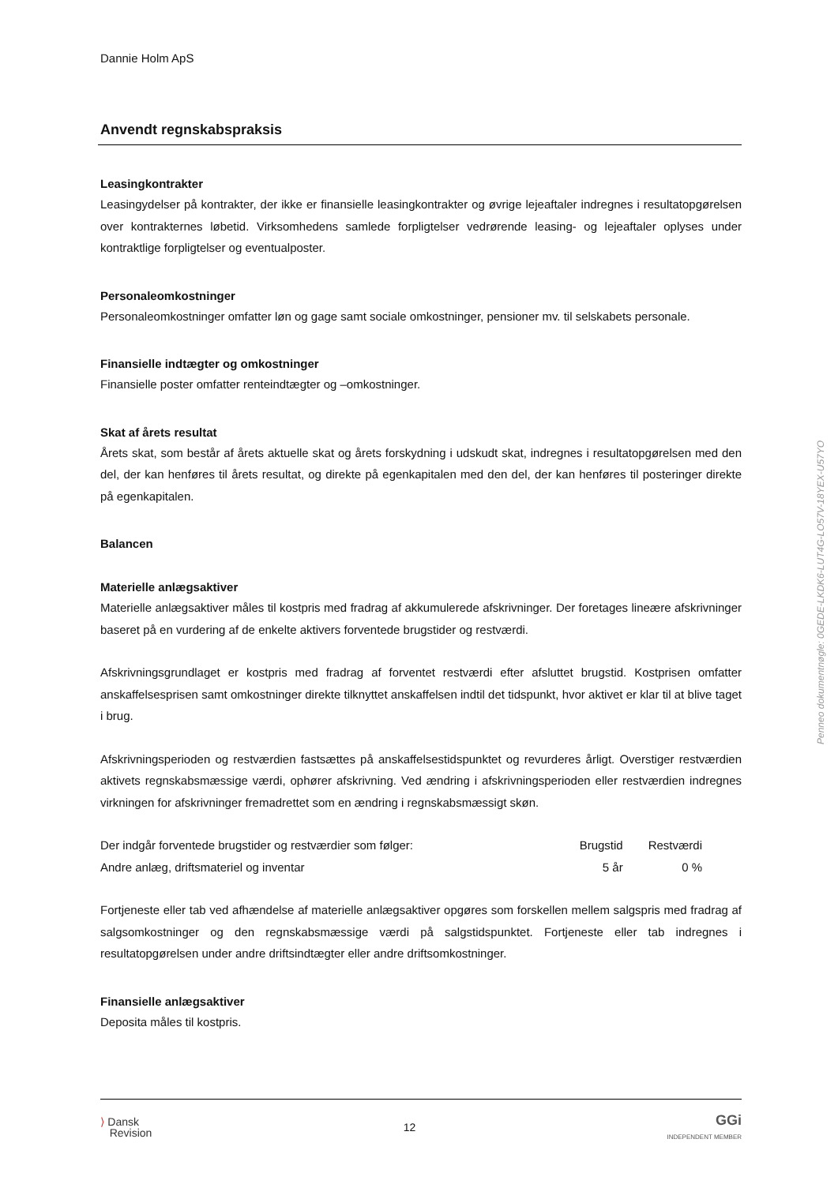Dannie Holm ApS
Anvendt regnskabspraksis
Leasingkontrakter
Leasingydelser på kontrakter, der ikke er finansielle leasingkontrakter og øvrige lejeaftaler indregnes i resultat­opgørelsen over kontrakternes løbetid. Virksomhedens samlede forpligtelser vedrørende leasing- og lejeaftaler oplyses under kontraktlige forpligtelser og eventualposter.
Personaleomkostninger
Personaleomkostninger omfatter løn og gage samt sociale omkostninger, pensioner mv. til selskabets personale.
Finansielle indtægter og omkostninger
Finansielle poster omfatter renteindtægter og –omkostninger.
Skat af årets resultat
Årets skat, som består af årets aktuelle skat og årets forskydning i udskudt skat, indregnes i resultatopgørelsen med den del, der kan henføres til årets resultat, og direkte på egenkapitalen med den del, der kan henføres til posteringer direkte på egenkapitalen.
Balancen
Materielle anlægsaktiver
Materielle anlægsaktiver måles til kostpris med fradrag af akkumulerede afskrivninger. Der foretages lineære afskrivninger baseret på en vurdering af de enkelte aktivers forventede brugstider og restværdi.
Afskrivningsgrundlaget er kostpris med fradrag af forventet restværdi efter afsluttet brugstid. Kostprisen omfat­ter anskaffelsesprisen samt omkostninger direkte tilknyttet anskaffelsen indtil det tidspunkt, hvor aktivet er klar til at blive taget i brug.
Afskrivningsperioden og restværdien fastsættes på anskaffelsestidspunktet og revurderes årligt. Overstiger rest­værdien aktivets regnskabsmæssige værdi, ophører afskrivning. Ved ændring i afskrivningsperioden eller rest­værdien indregnes virkningen for afskrivninger fremadrettet som en ændring i regnskabsmæssigt skøn.
| Der indgår forventede brugstider og restværdier som følger: | Brugstid | Restværdi |
| --- | --- | --- |
| Andre anlæg, driftsmateriel og inventar | 5 år | 0 % |
Fortjeneste eller tab ved afhændelse af materielle anlægsaktiver opgøres som forskellen mellem salgspris med fradrag af salgsomkostninger og den regnskabsmæssige værdi på salgstidspunktet. Fortjeneste eller tab indreg­nes i resultatopgørelsen under andre driftsindtægter eller andre driftsomkostninger.
Finansielle anlægsaktiver
Deposita måles til kostpris.
⟩ Dansk
Revision
12
GGi
INDEPENDENT MEMBER
Penneo dokumentnøgle: 0GEDE-LKDK6-LUT4G-LO57V-18YEX-U57YO